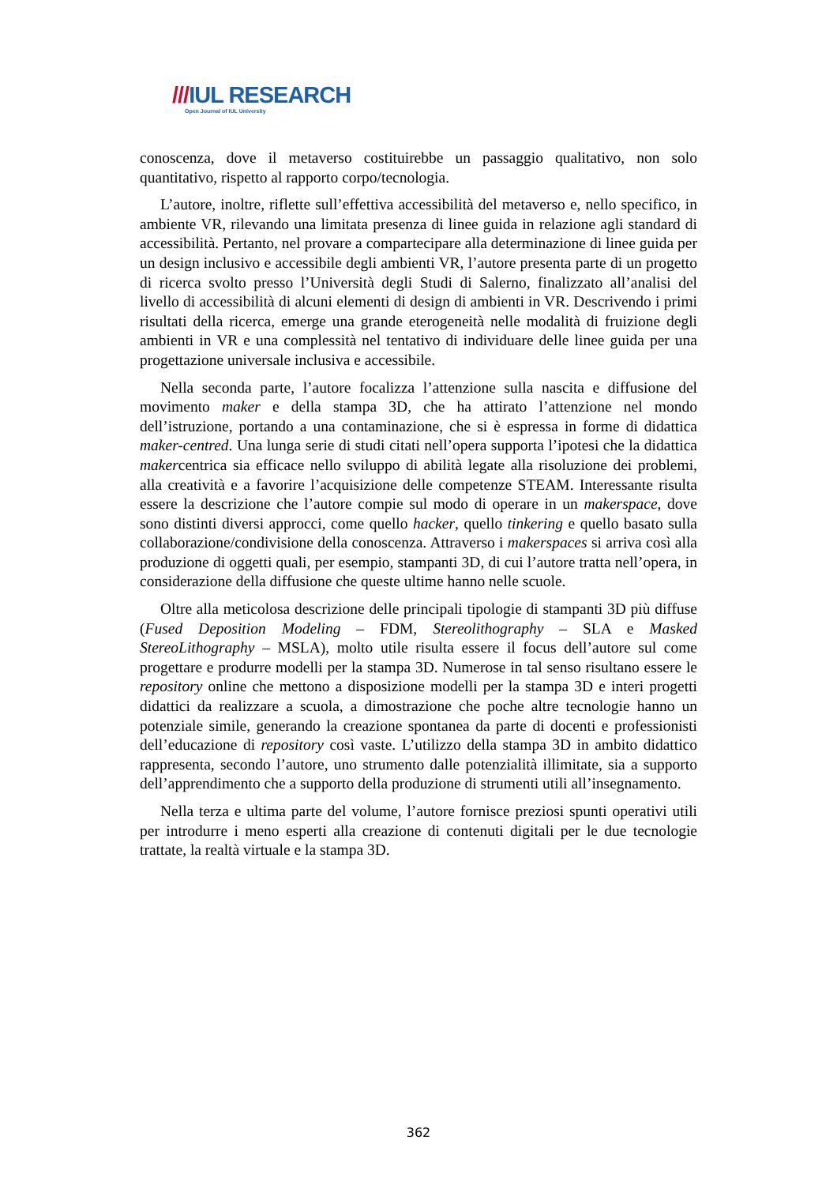///IUL RESEARCH
Open Journal of IUL University
conoscenza, dove il metaverso costituirebbe un passaggio qualitativo, non solo quantitativo, rispetto al rapporto corpo/tecnologia.
L’autore, inoltre, riflette sull’effettiva accessibilità del metaverso e, nello specifico, in ambiente VR, rilevando una limitata presenza di linee guida in relazione agli standard di accessibilità. Pertanto, nel provare a compartecipare alla determinazione di linee guida per un design inclusivo e accessibile degli ambienti VR, l’autore presenta parte di un progetto di ricerca svolto presso l’Università degli Studi di Salerno, finalizzato all’analisi del livello di accessibilità di alcuni elementi di design di ambienti in VR. Descrivendo i primi risultati della ricerca, emerge una grande eterogeneità nelle modalità di fruizione degli ambienti in VR e una complessità nel tentativo di individuare delle linee guida per una progettazione universale inclusiva e accessibile.
Nella seconda parte, l’autore focalizza l’attenzione sulla nascita e diffusione del movimento maker e della stampa 3D, che ha attirato l’attenzione nel mondo dell’istruzione, portando a una contaminazione, che si è espressa in forme di didattica maker-centred. Una lunga serie di studi citati nell’opera supporta l’ipotesi che la didattica makercentrica sia efficace nello sviluppo di abilità legate alla risoluzione dei problemi, alla creatività e a favorire l’acquisizione delle competenze STEAM. Interessante risulta essere la descrizione che l’autore compie sul modo di operare in un makerspace, dove sono distinti diversi approcci, come quello hacker, quello tinkering e quello basato sulla collaborazione/condivisione della conoscenza. Attraverso i makerspaces si arriva così alla produzione di oggetti quali, per esempio, stampanti 3D, di cui l’autore tratta nell’opera, in considerazione della diffusione che queste ultime hanno nelle scuole.
Oltre alla meticolosa descrizione delle principali tipologie di stampanti 3D più diffuse (Fused Deposition Modeling – FDM, Stereolithography – SLA e Masked StereoLithography – MSLA), molto utile risulta essere il focus dell’autore sul come progettare e produrre modelli per la stampa 3D. Numerose in tal senso risultano essere le repository online che mettono a disposizione modelli per la stampa 3D e interi progetti didattici da realizzare a scuola, a dimostrazione che poche altre tecnologie hanno un potenziale simile, generando la creazione spontanea da parte di docenti e professionisti dell’educazione di repository così vaste. L’utilizzo della stampa 3D in ambito didattico rappresenta, secondo l’autore, uno strumento dalle potenzialità illimitate, sia a supporto dell’apprendimento che a supporto della produzione di strumenti utili all’insegnamento.
Nella terza e ultima parte del volume, l’autore fornisce preziosi spunti operativi utili per introdurre i meno esperti alla creazione di contenuti digitali per le due tecnologie trattate, la realtà virtuale e la stampa 3D.
362